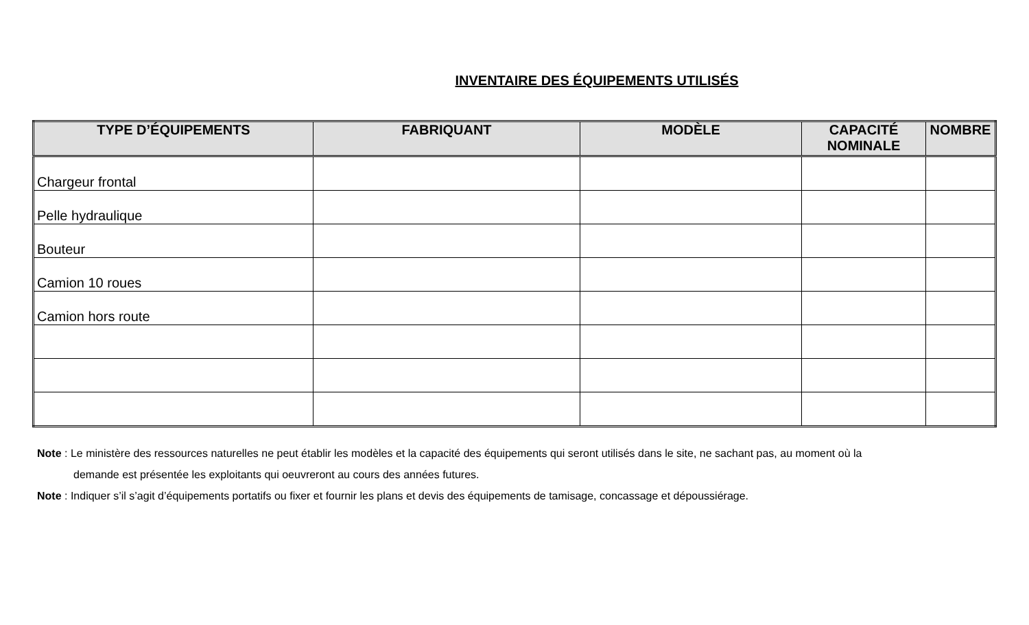INVENTAIRE DES ÉQUIPEMENTS UTILISÉS
| TYPE D’ÉQUIPEMENTS | FABRIQUANT | MODÈLE | CAPACITÉ NOMINALE | NOMBRE |
| --- | --- | --- | --- | --- |
| Chargeur frontal | | | | |
| Pelle hydraulique | | | | |
| Bouteur | | | | |
| Camion 10 roues | | | | |
| Camion hors route | | | | |
Note : Le ministère des ressources naturelles ne peut établir les modèles et la capacité des équipements qui seront utilisés dans le site, ne sachant pas, au moment où la
demande est présentée les exploitants qui oeuvreront au cours des années futures.
Note : Indiquer s’il s’agit d’équipements portatifs ou fixer et fournir les plans et devis des équipements de tamisage, concassage et dépoussiérage.